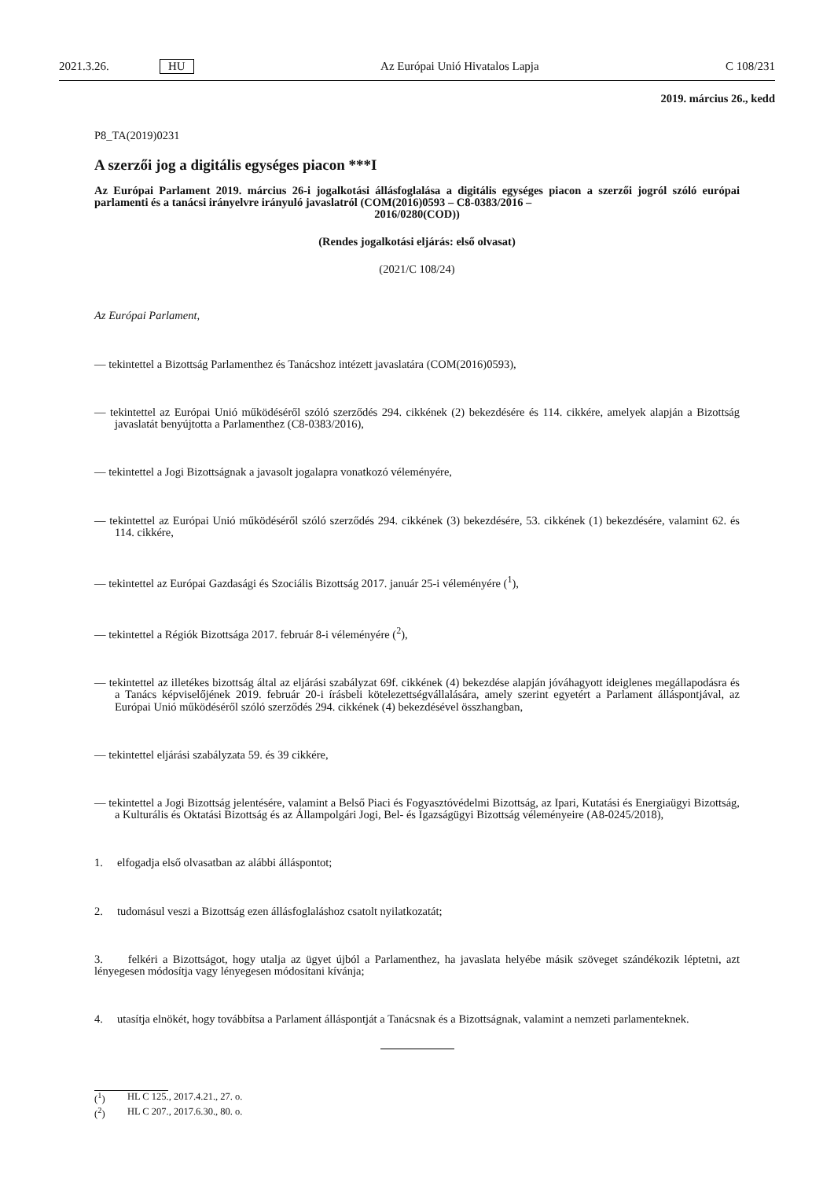2021.3.26. HU Az Európai Unió Hivatalos Lapja C 108/231
2019. március 26., kedd
P8_TA(2019)0231
A szerzői jog a digitális egységes piacon ***I
Az Európai Parlament 2019. március 26-i jogalkotási állásfoglalása a digitális egységes piacon a szerzői jogról szóló európai parlamenti és a tanácsi irányelvre irányuló javaslatról (COM(2016)0593 – C8-0383/2016 –
2016/0280(COD))
(Rendes jogalkotási eljárás: első olvasat)
(2021/C 108/24)
Az Európai Parlament,
— tekintettel a Bizottság Parlamenthez és Tanácshoz intézett javaslatára (COM(2016)0593),
— tekintettel az Európai Unió működéséről szóló szerződés 294. cikkének (2) bekezdésére és 114. cikkére, amelyek alapján a Bizottság javaslatát benyújtotta a Parlamenthez (C8-0383/2016),
— tekintettel a Jogi Bizottságnak a javasolt jogalapra vonatkozó véleményére,
— tekintettel az Európai Unió működéséről szóló szerződés 294. cikkének (3) bekezdésére, 53. cikkének (1) bekezdésére, valamint 62. és 114. cikkére,
— tekintettel az Európai Gazdasági és Szociális Bizottság 2017. január 25-i véleményére (<sup>1</sup>),
— tekintettel a Régiók Bizottsága 2017. február 8-i véleményére (<sup>2</sup>),
— tekintettel az illetékes bizottság által az eljárási szabályzat 69f. cikkének (4) bekezdése alapján jóváhagyott ideiglenes megállapodásra és a Tanács képviselőjének 2019. február 20-i írásbeli kötelezettségvállalására, amely szerint egyetért a Parlament álláspontjával, az Európai Unió működéséről szóló szerződés 294. cikkének (4) bekezdésével összhangban,
— tekintettel eljárási szabályzata 59. és 39 cikkére,
— tekintettel a Jogi Bizottság jelentésére, valamint a Belső Piaci és Fogyasztóvédelmi Bizottság, az Ipari, Kutatási és Energiaügyi Bizottság, a Kulturális és Oktatási Bizottság és az Állampolgári Jogi, Bel- és Igazságügyi Bizottság véleményeire (A8-0245/2018),
1. elfogadja első olvasatban az alábbi álláspontot;
2. tudomásul veszi a Bizottság ezen állásfoglaláshoz csatolt nyilatkozatát;
3. felkéri a Bizottságot, hogy utalja az ügyet újból a Parlamenthez, ha javaslata helyébe másik szöveget szándékozik léptetni, azt lényegesen módosítja vagy lényegesen módosítani kívánja;
4. utasítja elnökét, hogy továbbítsa a Parlament álláspontját a Tanácsnak és a Bizottságnak, valamint a nemzeti parlamenteknek.
(<sup>1</sup>) HL C 125., 2017.4.21., 27. o.
(<sup>2</sup>) HL C 207., 2017.6.30., 80. o.